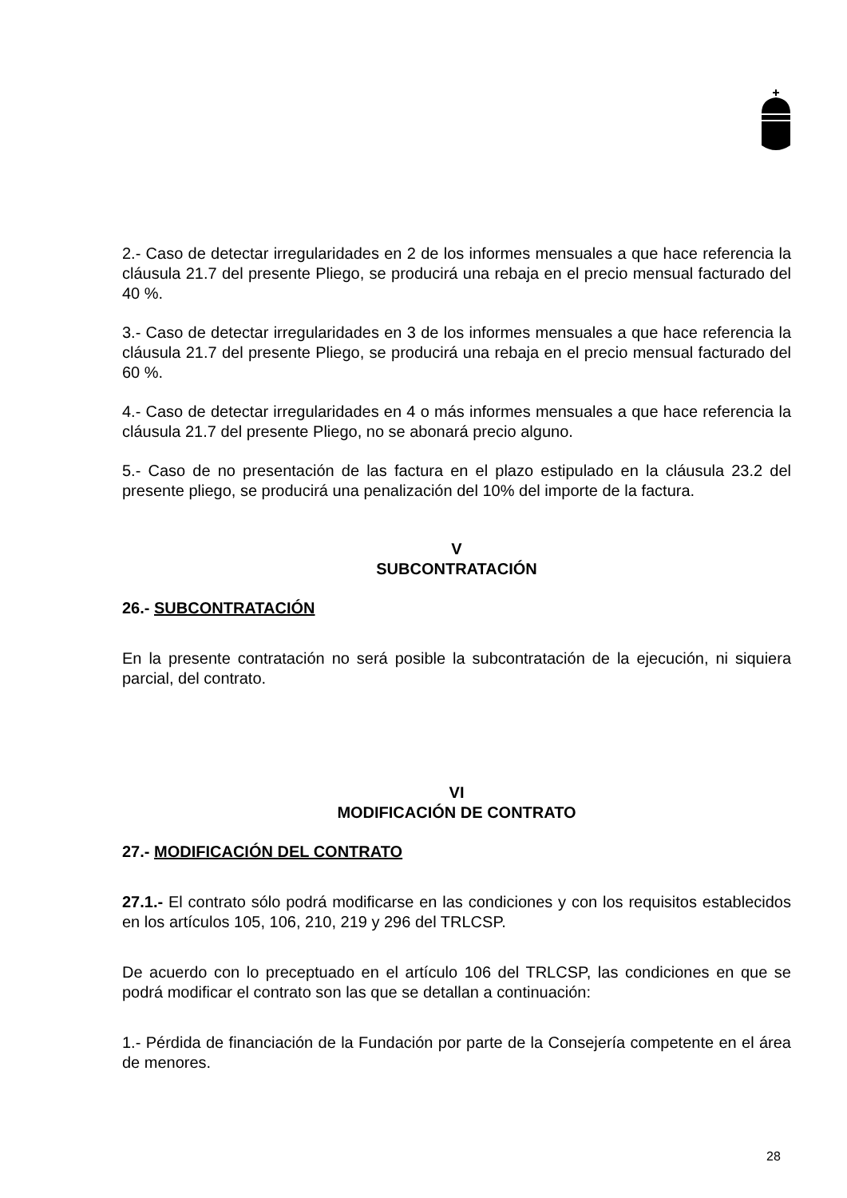2.- Caso de detectar irregularidades en 2 de los informes mensuales a que hace referencia la cláusula 21.7 del presente Pliego, se producirá una rebaja en el precio mensual facturado del 40 %.
3.- Caso de detectar irregularidades en 3 de los informes mensuales a que hace referencia la cláusula 21.7 del presente Pliego, se producirá una rebaja en el precio mensual facturado del 60 %.
4.- Caso de detectar irregularidades en 4 o más informes mensuales a que hace referencia la cláusula 21.7 del presente Pliego, no se abonará precio alguno.
5.- Caso de no presentación de las factura en el plazo estipulado en la cláusula 23.2 del presente pliego, se producirá una penalización del 10% del importe de la factura.
V
SUBCONTRATACIÓN
26.- SUBCONTRATACIÓN
En la presente contratación no será posible la subcontratación de la ejecución, ni siquiera parcial, del contrato.
VI
MODIFICACIÓN DE CONTRATO
27.- MODIFICACIÓN DEL CONTRATO
27.1.- El contrato sólo podrá modificarse en las condiciones y con los requisitos establecidos en los artículos 105, 106, 210, 219 y 296 del TRLCSP.
De acuerdo con lo preceptuado en el artículo 106 del TRLCSP, las condiciones en que se podrá modificar el contrato son las que se detallan a continuación:
1.- Pérdida de financiación de la Fundación por parte de la Consejería competente en el área de menores.
28